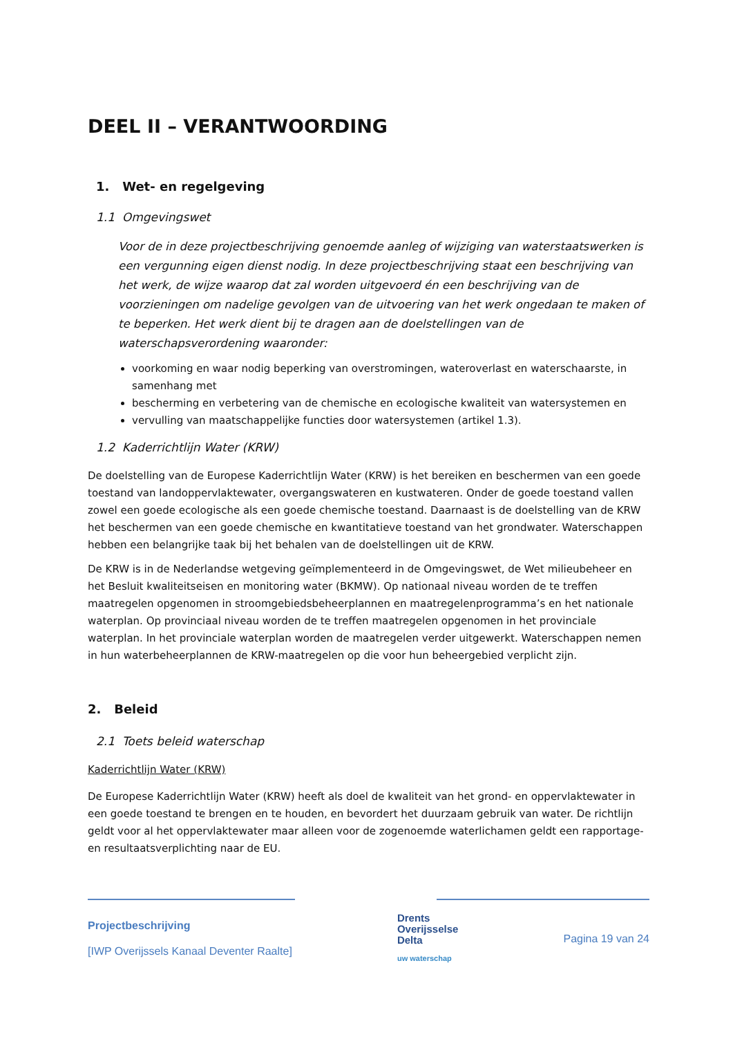DEEL II – VERANTWOORDING
1. Wet- en regelgeving
1.1 Omgevingswet
Voor de in deze projectbeschrijving genoemde aanleg of wijziging van waterstaatswerken is een vergunning eigen dienst nodig. In deze projectbeschrijving staat een beschrijving van het werk, de wijze waarop dat zal worden uitgevoerd én een beschrijving van de voorzieningen om nadelige gevolgen van de uitvoering van het werk ongedaan te maken of te beperken. Het werk dient bij te dragen aan de doelstellingen van de waterschapsverordening waaronder:
voorkoming en waar nodig beperking van overstromingen, wateroverlast en waterschaarste, in samenhang met
bescherming en verbetering van de chemische en ecologische kwaliteit van watersystemen en
vervulling van maatschappelijke functies door watersystemen (artikel 1.3).
1.2 Kaderrichtlijn Water (KRW)
De doelstelling van de Europese Kaderrichtlijn Water (KRW) is het bereiken en beschermen van een goede toestand van landoppervlaktewater, overgangswateren en kustwateren. Onder de goede toestand vallen zowel een goede ecologische als een goede chemische toestand. Daarnaast is de doelstelling van de KRW het beschermen van een goede chemische en kwantitatieve toestand van het grondwater. Waterschappen hebben een belangrijke taak bij het behalen van de doelstellingen uit de KRW.
De KRW is in de Nederlandse wetgeving geïmplementeerd in de Omgevingswet, de Wet milieubeheer en het Besluit kwaliteitseisen en monitoring water (BKMW). Op nationaal niveau worden de te treffen maatregelen opgenomen in stroomgebiedsbeheerplannen en maatregelenprogramma’s en het nationale waterplan. Op provinciaal niveau worden de te treffen maatregelen opgenomen in het provinciale waterplan. In het provinciale waterplan worden de maatregelen verder uitgewerkt. Waterschappen nemen in hun waterbeheerplannen de KRW-maatregelen op die voor hun beheergebied verplicht zijn.
2. Beleid
2.1 Toets beleid waterschap
Kaderrichtlijn Water (KRW)
De Europese Kaderrichtlijn Water (KRW) heeft als doel de kwaliteit van het grond- en oppervlaktewater in een goede toestand te brengen en te houden, en bevordert het duurzaam gebruik van water. De richtlijn geldt voor al het oppervlaktewater maar alleen voor de zogenoemde waterlichamen geldt een rapportage- en resultaatsverplichting naar de EU.
Projectbeschrijving
[IWP Overijssels Kanaal Deventer Raalte]
Drents
Overijsselse
Delta
uw waterschap
Pagina 19 van 24